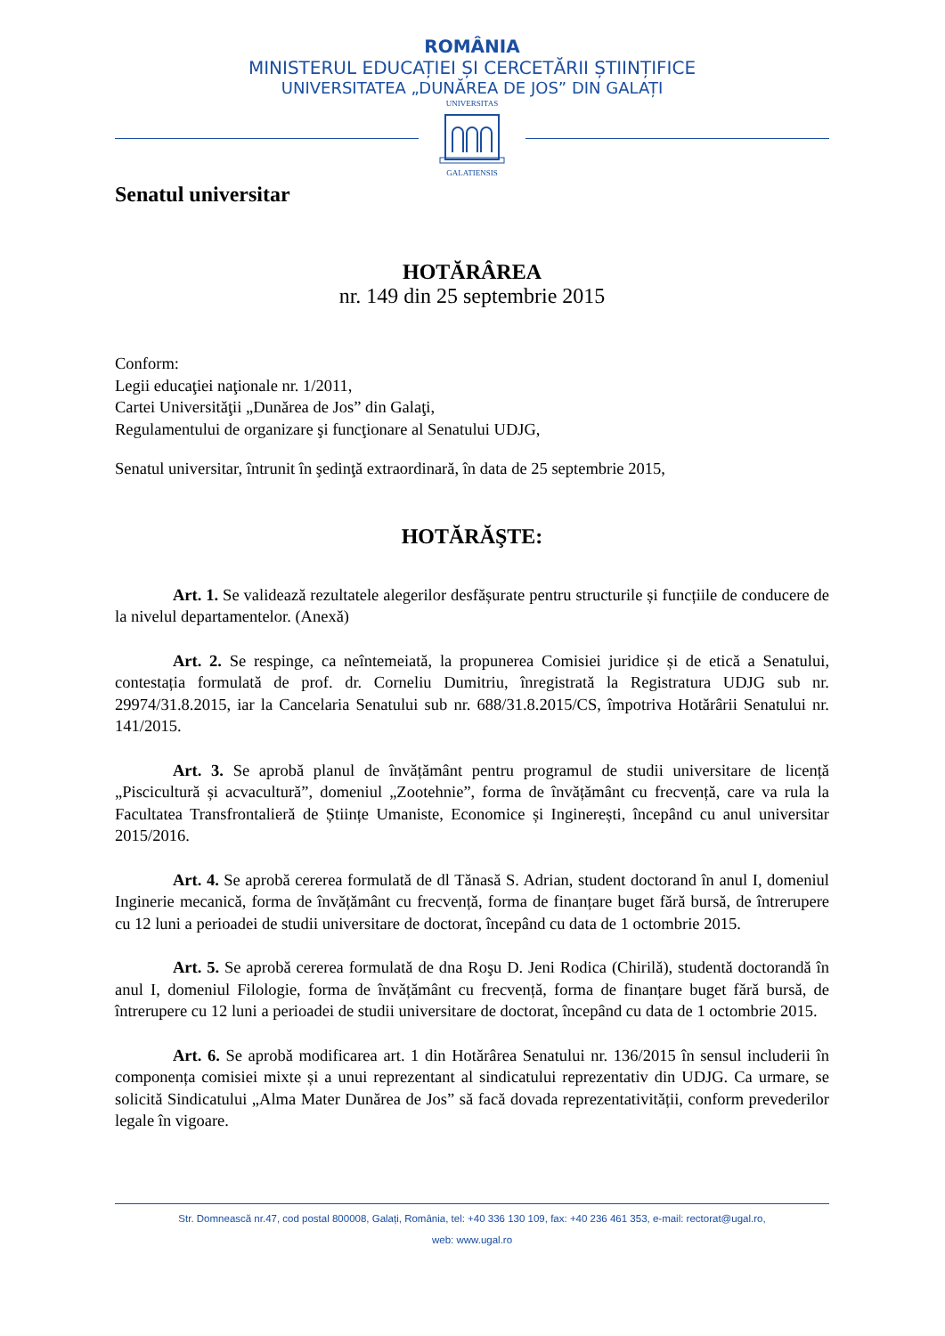ROMÂNIA
MINISTERUL EDUCAȚIEI ȘI CERCETĂRII ȘTIINȚIFICE
UNIVERSITATEA „DUNĂREA DE JOS” DIN GALAȚI
UNIVERSITAS
GALATIENSIS
Senatul universitar
HOTĂRÂREA
nr. 149 din 25 septembrie 2015
Conform:
Legii educaţiei naţionale nr. 1/2011,
Cartei Universităţii „Dunărea de Jos” din Galaţi,
Regulamentului de organizare şi funcţionare al Senatului UDJG,
Senatul universitar, întrunit în şedinţă extraordinară, în data de 25 septembrie 2015,
HOTĂRĂŞTE:
Art. 1. Se validează rezultatele alegerilor desfășurate pentru structurile și funcțiile de conducere de la nivelul departamentelor. (Anexă)
Art. 2. Se respinge, ca neîntemeiată, la propunerea Comisiei juridice și de etică a Senatului, contestația formulată de prof. dr. Corneliu Dumitriu, înregistrată la Registratura UDJG sub nr. 29974/31.8.2015, iar la Cancelaria Senatului sub nr. 688/31.8.2015/CS, împotriva Hotărârii Senatului nr. 141/2015.
Art. 3. Se aprobă planul de învățământ pentru programul de studii universitare de licență „Piscicultură și acvacultură”, domeniul „Zootehnie”, forma de învățământ cu frecvență, care va rula la Facultatea Transfrontalieră de Științe Umaniste, Economice și Inginerești, începând cu anul universitar 2015/2016.
Art. 4. Se aprobă cererea formulată de dl Tănasă S. Adrian, student doctorand în anul I, domeniul Inginerie mecanică, forma de învățământ cu frecvență, forma de finanțare buget fără bursă, de întrerupere cu 12 luni a perioadei de studii universitare de doctorat, începând cu data de 1 octombrie 2015.
Art. 5. Se aprobă cererea formulată de dna Roşu D. Jeni Rodica (Chirilă), studentă doctorandă în anul I, domeniul Filologie, forma de învățământ cu frecvență, forma de finanțare buget fără bursă, de întrerupere cu 12 luni a perioadei de studii universitare de doctorat, începând cu data de 1 octombrie 2015.
Art. 6. Se aprobă modificarea art. 1 din Hotărârea Senatului nr. 136/2015 în sensul includerii în componența comisiei mixte și a unui reprezentant al sindicatului reprezentativ din UDJG. Ca urmare, se solicită Sindicatului „Alma Mater Dunărea de Jos” să facă dovada reprezentativității, conform prevederilor legale în vigoare.
Str. Domnească nr.47, cod postal 800008, Galați, România, tel: +40 336 130 109, fax: +40 236 461 353, e-mail: rectorat@ugal.ro,
web: www.ugal.ro